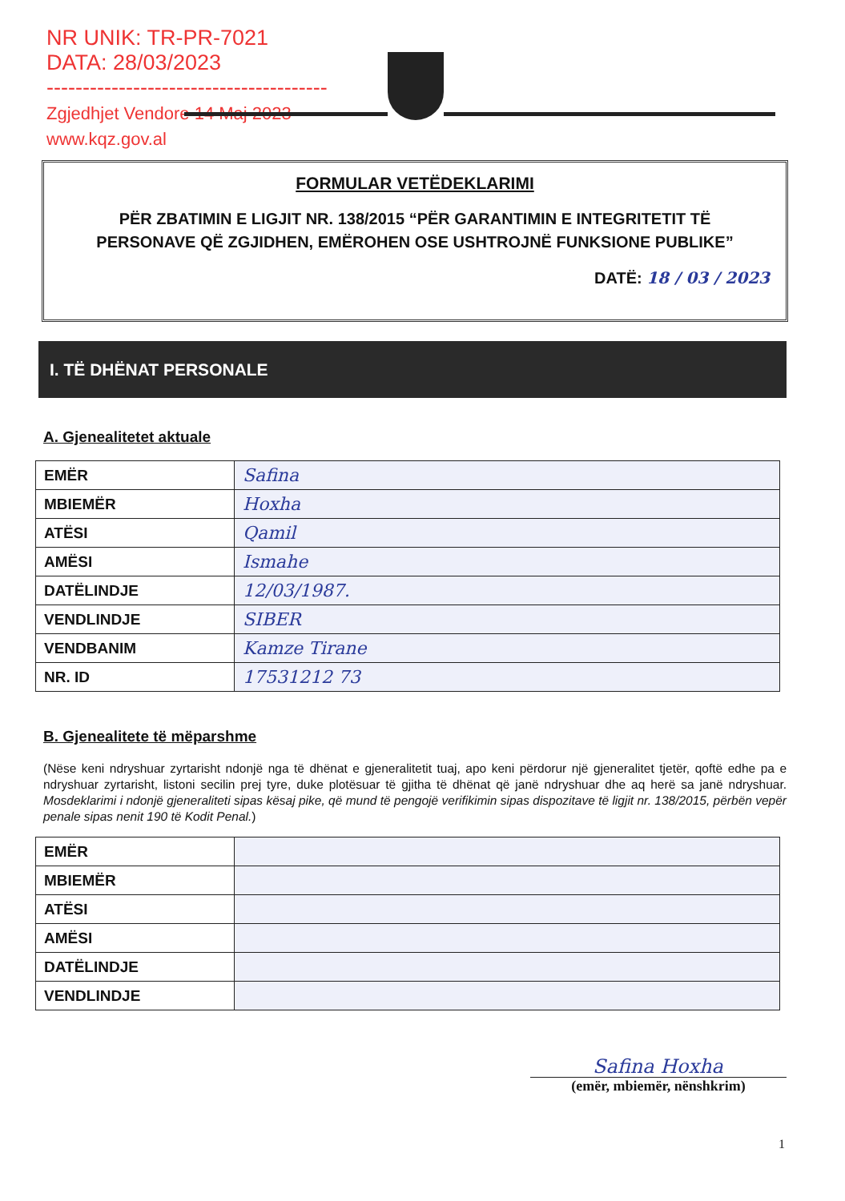NR UNIK: TR-PR-7021
DATA: 28/03/2023
---------------------------------------
Zgjedhjet Vendore 14 Maj 2023
www.kqz.gov.al
FORMULAR VETËDEKLARIMI
PËR ZBATIMIN E LIGJIT NR. 138/2015 “PËR GARANTIMIN E INTEGRITETIT TË PERSONAVE QË ZGJIDHEN, EMËROHEN OSE USHTROJNË FUNKSIONE PUBLIKE”
DATË: 18 / 03 / 2023
I. TË DHËNAT PERSONALE
A. Gjenealitetet aktuale
| EMËR | Safina |
| MBIEMËR | Hoxha |
| ATËSI | Qamil |
| AMËSI | Ismahe |
| DATËLINDJE | 12/03/1987. |
| VENDLINDJE | SIBER |
| VENDBANIM | Kamze Tirane |
| NR. ID | 17531212 73 |
B. Gjenealitete të mëparshme
(Nëse keni ndryshuar zyrtarisht ndonjë nga të dhënat e gjeneralitetit tuaj, apo keni përdorur një gjeneralitet tjetër, qoftë edhe pa e ndryshuar zyrtarisht, listoni secilin prej tyre, duke plotësuar të gjitha të dhënat që janë ndryshuar dhe aq herë sa janë ndryshuar. Mosdeklarimi i ndonjë gjeneraliteti sipas kësaj pike, që mund të pengojë verifikimin sipas dispozitave të ligjit nr. 138/2015, përbën vepër penale sipas nenit 190 të Kodit Penal.)
| EMËR | |
| MBIEMËR | |
| ATËSI | |
| AMËSI | |
| DATËLINDJE | |
| VENDLINDJE | |
Safina Hoxha
(emër, mbiemër, nënshkrim)
1